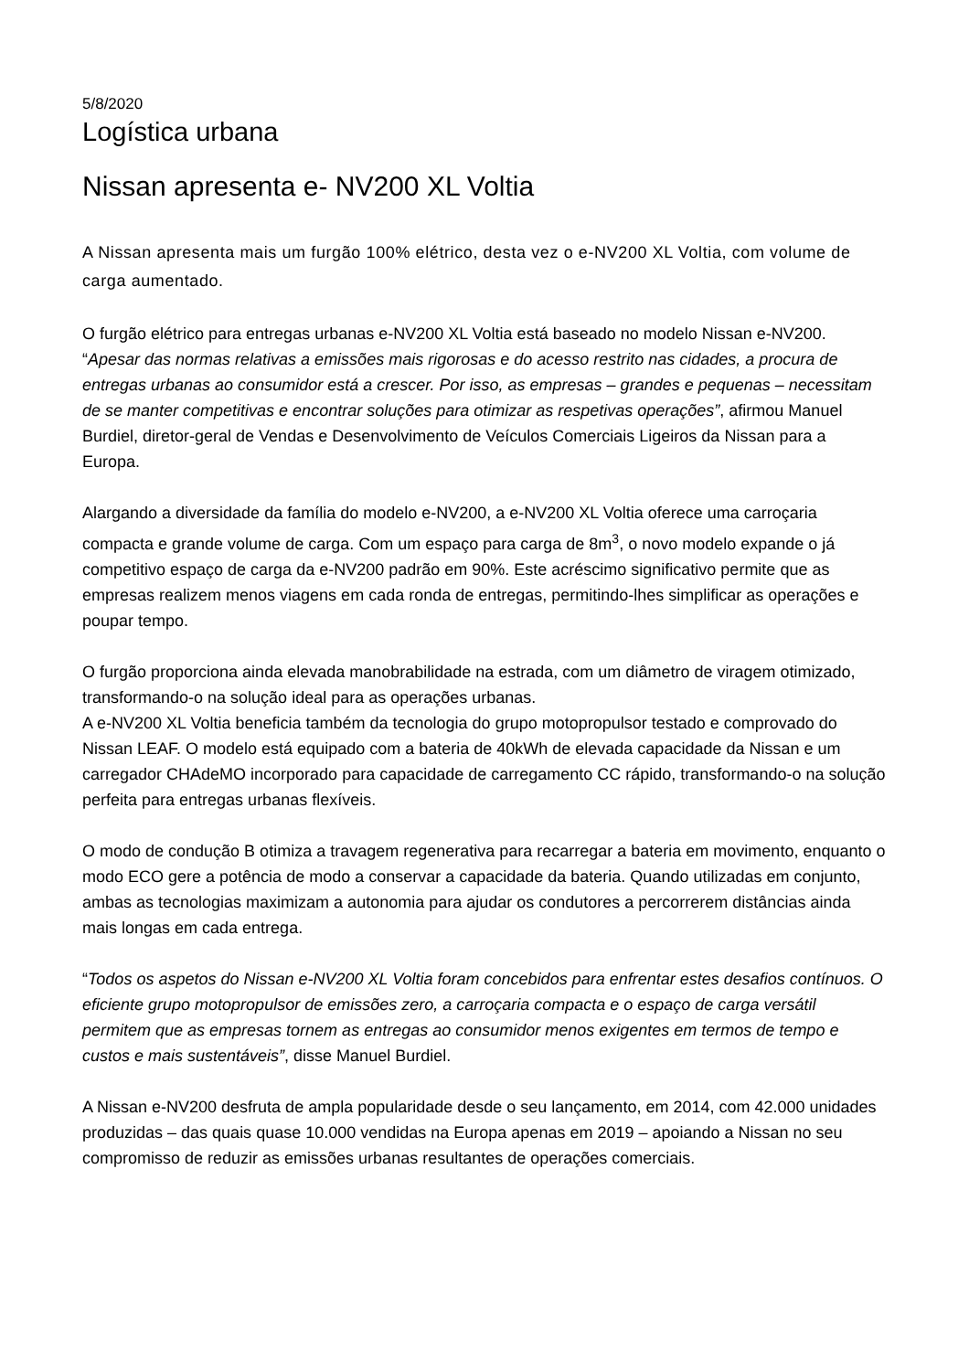5/8/2020
Logística urbana
Nissan apresenta e- NV200 XL Voltia
A Nissan apresenta mais um furgão 100% elétrico, desta vez o e-NV200 XL Voltia, com volume de carga aumentado.
O furgão elétrico para entregas urbanas e-NV200 XL Voltia está baseado no modelo Nissan e-NV200. “Apesar das normas relativas a emissões mais rigorosas e do acesso restrito nas cidades, a procura de entregas urbanas ao consumidor está a crescer. Por isso, as empresas – grandes e pequenas – necessitam de se manter competitivas e encontrar soluções para otimizar as respetivas operações”, afirmou Manuel Burdiel, diretor-geral de Vendas e Desenvolvimento de Veículos Comerciais Ligeiros da Nissan para a Europa.
Alargando a diversidade da família do modelo e-NV200, a e-NV200 XL Voltia oferece uma carroçaria compacta e grande volume de carga. Com um espaço para carga de 8m<sup>3</sup>, o novo modelo expande o já competitivo espaço de carga da e-NV200 padrão em 90%. Este acréscimo significativo permite que as empresas realizem menos viagens em cada ronda de entregas, permitindo-lhes simplificar as operações e poupar tempo.
O furgão proporciona ainda elevada manobrabilidade na estrada, com um diâmetro de viragem otimizado, transformando-o na solução ideal para as operações urbanas.
A e-NV200 XL Voltia beneficia também da tecnologia do grupo motopropulsor testado e comprovado do Nissan LEAF. O modelo está equipado com a bateria de 40kWh de elevada capacidade da Nissan e um carregador CHAdeMO incorporado para capacidade de carregamento CC rápido, transformando-o na solução perfeita para entregas urbanas flexíveis.
O modo de condução B otimiza a travagem regenerativa para recarregar a bateria em movimento, enquanto o modo ECO gere a potência de modo a conservar a capacidade da bateria. Quando utilizadas em conjunto, ambas as tecnologias maximizam a autonomia para ajudar os condutores a percorrerem distâncias ainda mais longas em cada entrega.
“Todos os aspetos do Nissan e-NV200 XL Voltia foram concebidos para enfrentar estes desafios contínuos. O eficiente grupo motopropulsor de emissões zero, a carroçaria compacta e o espaço de carga versátil permitem que as empresas tornem as entregas ao consumidor menos exigentes em termos de tempo e custos e mais sustentáveis”, disse Manuel Burdiel.
A Nissan e-NV200 desfruta de ampla popularidade desde o seu lançamento, em 2014, com 42.000 unidades produzidas – das quais quase 10.000 vendidas na Europa apenas em 2019 – apoiando a Nissan no seu compromisso de reduzir as emissões urbanas resultantes de operações comerciais.